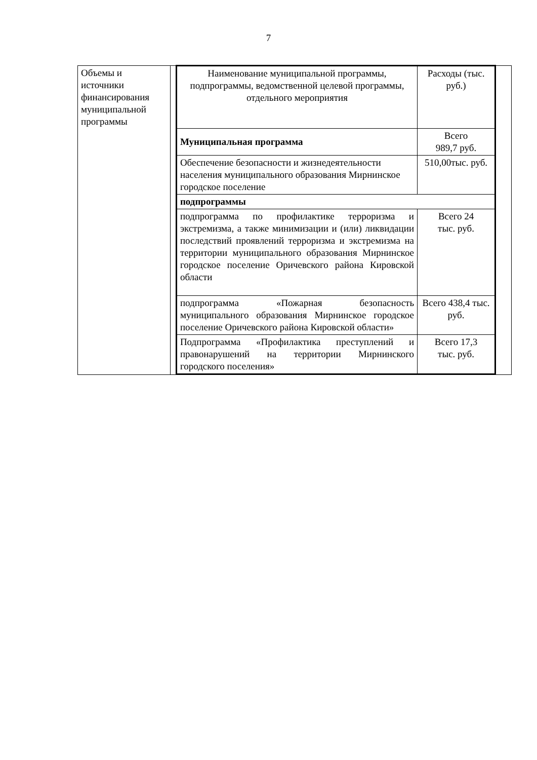7
| Объемы и источники финансирования муниципальной программы | | / Наименование муниципальной программы, подпрограммы, ведомственной целевой программы, отдельного мероприятия / Расходы (тыс. руб.) / / Муниципальная программа / Всего 989,7 руб. / / Обеспечение безопасности и жизнедеятельности населения муниципального образования Мирнинское городское поселение / 510,00тыс. руб. / / подпрограммы / / / подпрограмма по профилактике терроризма и экстремизма, а также минимизации и (или) ликвидации последствий проявлений терроризма и экстремизма на территории муниципального образования Мирнинское городское поселение Оричевского района Кировской области / Всего 24 тыс. руб. / / подпрограмма «Пожарная безопасность муниципального образования Мирнинское городское поселение Оричевского района Кировской области» / Всего 438,4 тыс. руб. / / Подпрограмма «Профилактика преступлений и правонарушений на территории Мирнинского городского поселения» / Всего 17,3 тыс. руб. / | |